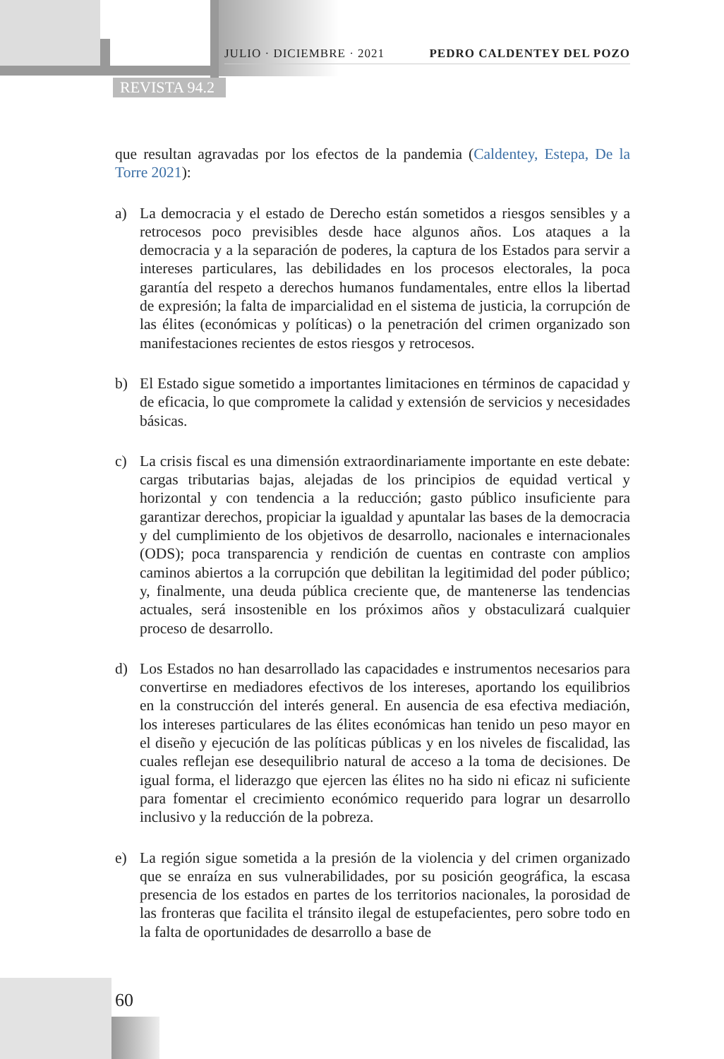JULIO · DICIEMBRE · 2021 PEDRO CALDENTEY DEL POZO
REVISTA 94.2
que resultan agravadas por los efectos de la pandemia (Caldentey, Estepa, De la Torre 2021):
a) La democracia y el estado de Derecho están sometidos a riesgos sensibles y a retrocesos poco previsibles desde hace algunos años. Los ataques a la democracia y a la separación de poderes, la captura de los Estados para servir a intereses particulares, las debilidades en los procesos electorales, la poca garantía del respeto a derechos humanos fundamentales, entre ellos la libertad de expresión; la falta de imparcialidad en el sistema de justicia, la corrupción de las élites (económicas y políticas) o la penetración del crimen organizado son manifestaciones recientes de estos riesgos y retrocesos.
b) El Estado sigue sometido a importantes limitaciones en términos de capacidad y de eficacia, lo que compromete la calidad y extensión de servicios y necesidades básicas.
c) La crisis fiscal es una dimensión extraordinariamente importante en este debate: cargas tributarias bajas, alejadas de los principios de equidad vertical y horizontal y con tendencia a la reducción; gasto público insuficiente para garantizar derechos, propiciar la igualdad y apuntalar las bases de la democracia y del cumplimiento de los objetivos de desarrollo, nacionales e internacionales (ODS); poca transparencia y rendición de cuentas en contraste con amplios caminos abiertos a la corrupción que debilitan la legitimidad del poder público; y, finalmente, una deuda pública creciente que, de mantenerse las tendencias actuales, será insostenible en los próximos años y obstaculizará cualquier proceso de desarrollo.
d) Los Estados no han desarrollado las capacidades e instrumentos necesarios para convertirse en mediadores efectivos de los intereses, aportando los equilibrios en la construcción del interés general. En ausencia de esa efectiva mediación, los intereses particulares de las élites económicas han tenido un peso mayor en el diseño y ejecución de las políticas públicas y en los niveles de fiscalidad, las cuales reflejan ese desequilibrio natural de acceso a la toma de decisiones. De igual forma, el liderazgo que ejercen las élites no ha sido ni eficaz ni suficiente para fomentar el crecimiento económico requerido para lograr un desarrollo inclusivo y la reducción de la pobreza.
e) La región sigue sometida a la presión de la violencia y del crimen organizado que se enraíza en sus vulnerabilidades, por su posición geográfica, la escasa presencia de los estados en partes de los territorios nacionales, la porosidad de las fronteras que facilita el tránsito ilegal de estupefacientes, pero sobre todo en la falta de oportunidades de desarrollo a base de
60